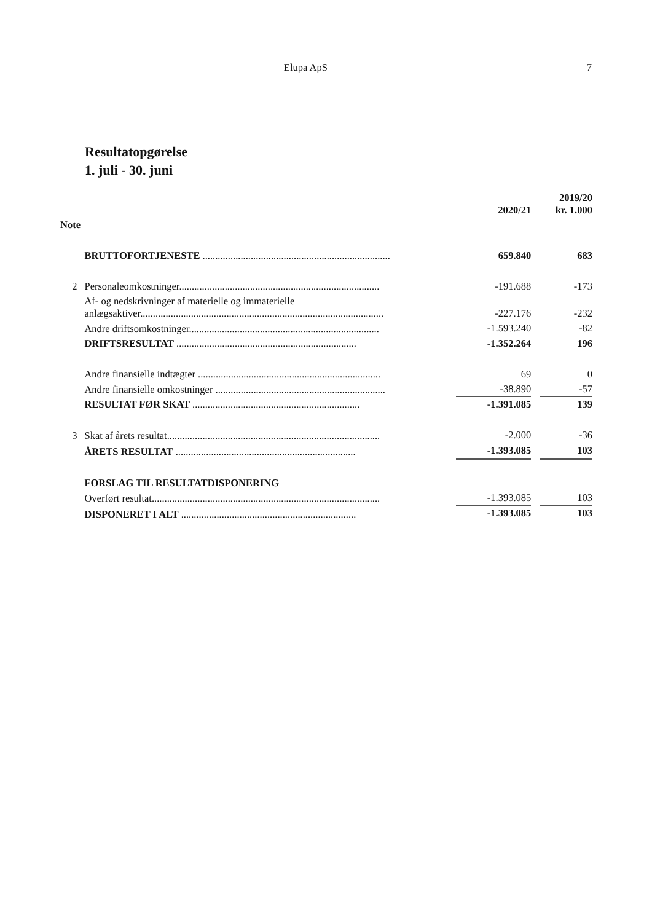Elupa ApS 7
Resultatopgørelse
1. juli - 30. juni
| | | 2020/21 | | 2019/20 kr. 1.000 |
| Note | | | | |
| | BRUTTOFORTJENESTE .......................................................................... | 659.840 | | 683 |
| 2 | Personaleomkostninger............................................................................... | -191.688 | | -173 |
| | Af- og nedskrivninger af materielle og immaterielle anlægsaktiver................................................................................................ | -227.176 | | -232 |
| | Andre driftsomkostninger........................................................................... | -1.593.240 | | -82 |
| | DRIFTSRESULTAT ....................................................................... | -1.352.264 | | 196 |
| | Andre finansielle indtægter ........................................................................ | 69 | | 0 |
| | Andre finansielle omkostninger ................................................................... | -38.890 | | -57 |
| | RESULTAT FØR SKAT .................................................................. | -1.391.085 | | 139 |
| 3 | Skat af årets resultat.................................................................................... | -2.000 | | -36 |
| | ÅRETS RESULTAT ....................................................................... | -1.393.085 | | 103 |
| | FORSLAG TIL RESULTATDISPONERING | | | |
| | Overført resultat.......................................................................................... | -1.393.085 | | 103 |
| | DISPONERET I ALT ..................................................................... | -1.393.085 | | 103 |